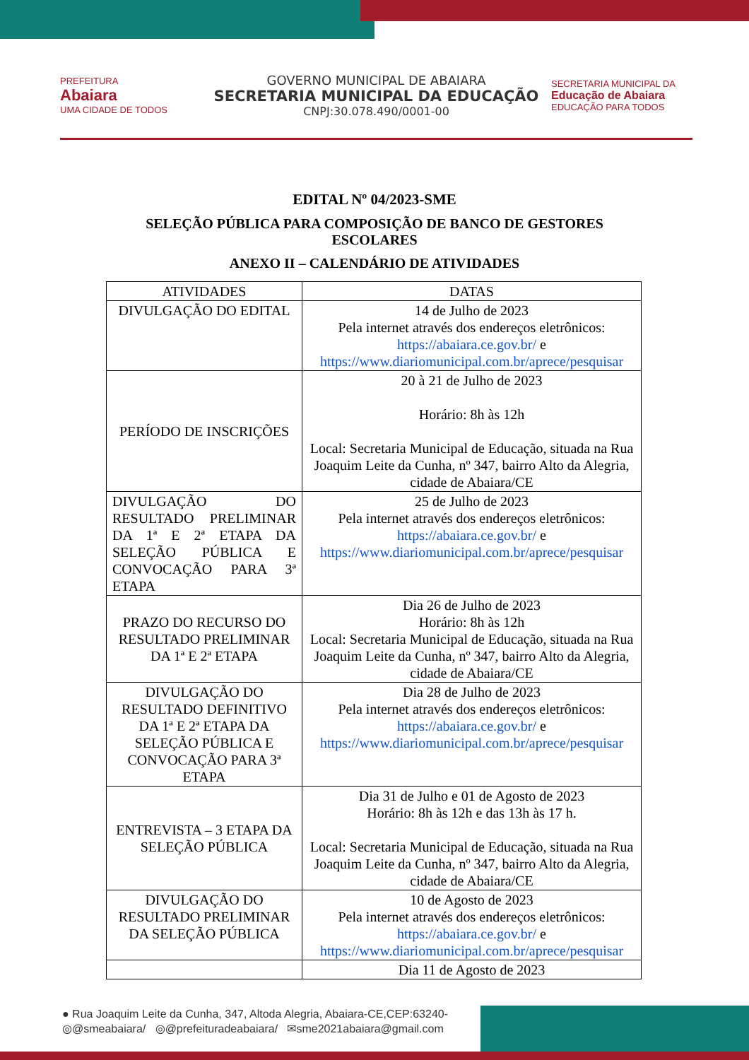PREFEITURA
Abaiara
UMA CIDADE DE TODOS
GOVERNO MUNICIPAL DE ABAIARA
SECRETARIA MUNICIPAL DA EDUCAÇÃO
CNPJ:30.078.490/0001-00
SECRETARIA MUNICIPAL DA
Educação de Abaiara
EDUCAÇÃO PARA TODOS
EDITAL Nº 04/2023-SME
SELEÇÃO PÚBLICA PARA COMPOSIÇÃO DE BANCO DE GESTORES ESCOLARES
ANEXO II – CALENDÁRIO DE ATIVIDADES
| ATIVIDADES | DATAS |
| --- | --- |
| DIVULGAÇÃO DO EDITAL | 14 de Julho de 2023 Pela internet através dos endereços eletrônicos: https://abaiara.ce.gov.br/ e https://www.diariomunicipal.com.br/aprece/pesquisar |
| PERÍODO DE INSCRIÇÕES | 20 à 21 de Julho de 2023 Horário: 8h às 12h Local: Secretaria Municipal de Educação, situada na Rua Joaquim Leite da Cunha, nº 347, bairro Alto da Alegria, cidade de Abaiara/CE |
| DIVULGAÇÃO DO RESULTADO PRELIMINAR DA 1ª E 2ª ETAPA DA SELEÇÃO PÚBLICA E CONVOCAÇÃO PARA 3ª ETAPA | 25 de Julho de 2023 Pela internet através dos endereços eletrônicos: https://abaiara.ce.gov.br/ e https://www.diariomunicipal.com.br/aprece/pesquisar |
| PRAZO DO RECURSO DO RESULTADO PRELIMINAR DA 1ª E 2ª ETAPA | Dia 26 de Julho de 2023 Horário: 8h às 12h Local: Secretaria Municipal de Educação, situada na Rua Joaquim Leite da Cunha, nº 347, bairro Alto da Alegria, cidade de Abaiara/CE |
| DIVULGAÇÃO DO RESULTADO DEFINITIVO DA 1ª E 2ª ETAPA DA SELEÇÃO PÚBLICA E CONVOCAÇÃO PARA 3ª ETAPA | Dia 28 de Julho de 2023 Pela internet através dos endereços eletrônicos: https://abaiara.ce.gov.br/ e https://www.diariomunicipal.com.br/aprece/pesquisar |
| ENTREVISTA – 3 ETAPA DA SELEÇÃO PÚBLICA | Dia 31 de Julho e 01 de Agosto de 2023 Horário: 8h às 12h e das 13h às 17 h. Local: Secretaria Municipal de Educação, situada na Rua Joaquim Leite da Cunha, nº 347, bairro Alto da Alegria, cidade de Abaiara/CE |
| DIVULGAÇÃO DO RESULTADO PRELIMINAR DA SELEÇÃO PÚBLICA | 10 de Agosto de 2023 Pela internet através dos endereços eletrônicos: https://abaiara.ce.gov.br/ e https://www.diariomunicipal.com.br/aprece/pesquisar |
| | Dia 11 de Agosto de 2023 |
● Rua Joaquim Leite da Cunha, 347, Altoda Alegria, Abaiara-CE,CEP:63240-
◎@smeabaiara/ ◎@prefeituradeabaiara/ ✉sme2021abaiara@gmail.com